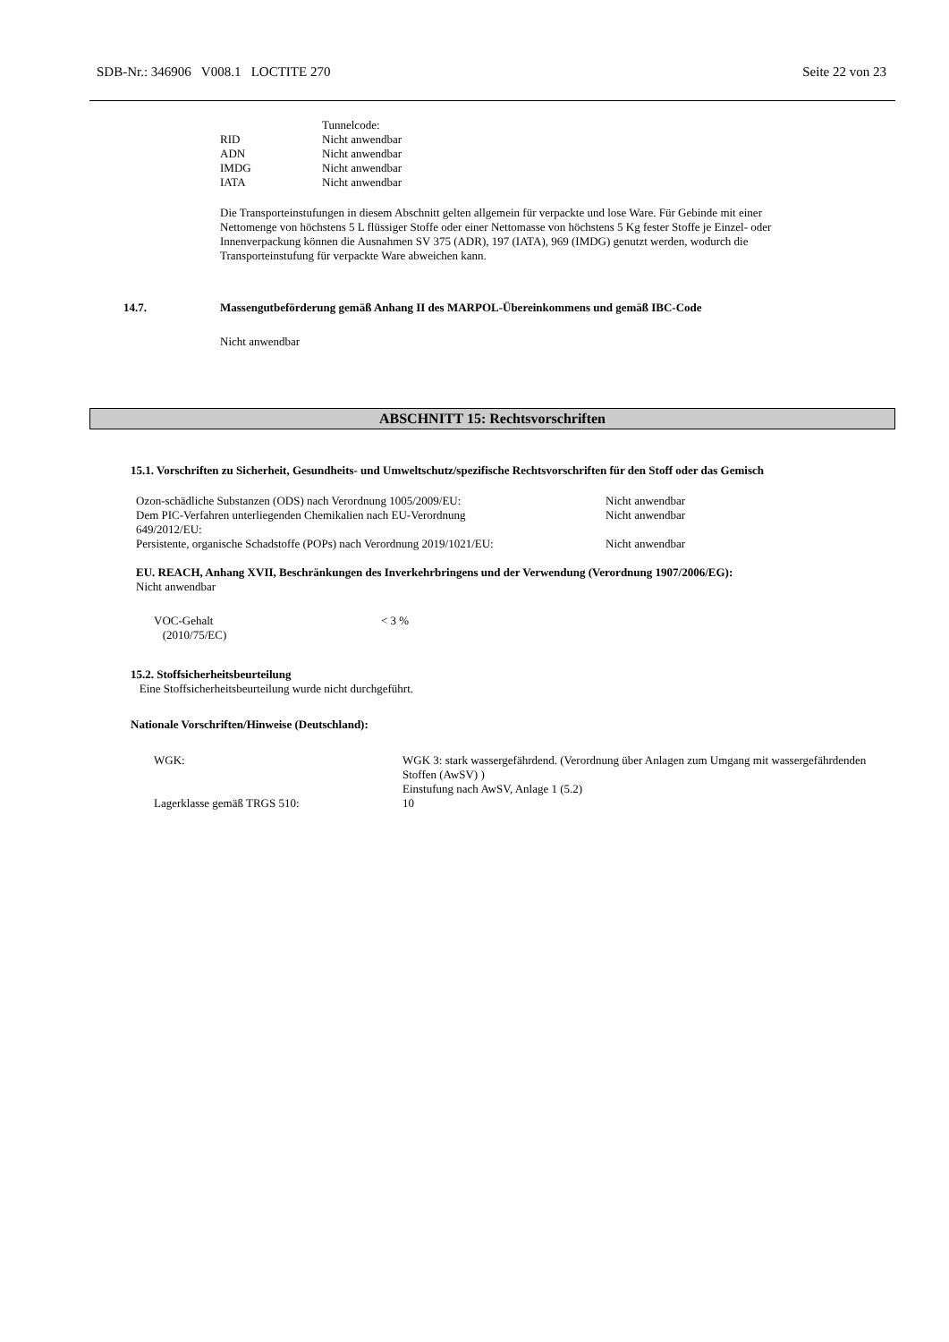SDB-Nr.: 346906 V008.1 LOCTITE 270 Seite 22 von 23
| | Tunnelcode: |
| RID | Nicht anwendbar |
| ADN | Nicht anwendbar |
| IMDG | Nicht anwendbar |
| IATA | Nicht anwendbar |
Die Transporteinstufungen in diesem Abschnitt gelten allgemein für verpackte und lose Ware. Für Gebinde mit einer Nettomenge von höchstens 5 L flüssiger Stoffe oder einer Nettomasse von höchstens 5 Kg fester Stoffe je Einzel- oder Innenverpackung können die Ausnahmen SV 375 (ADR), 197 (IATA), 969 (IMDG) genutzt werden, wodurch die Transporteinstufung für verpackte Ware abweichen kann.
14.7. Massengutbeförderung gemäß Anhang II des MARPOL-Übereinkommens und gemäß IBC-Code
Nicht anwendbar
ABSCHNITT 15: Rechtsvorschriften
15.1. Vorschriften zu Sicherheit, Gesundheits- und Umweltschutz/spezifische Rechtsvorschriften für den Stoff oder das Gemisch
| Ozon-schädliche Substanzen (ODS) nach Verordnung 1005/2009/EU: | Nicht anwendbar |
| Dem PIC-Verfahren unterliegenden Chemikalien nach EU-Verordnung 649/2012/EU: | Nicht anwendbar |
| Persistente, organische Schadstoffe (POPs) nach Verordnung 2019/1021/EU: | Nicht anwendbar |
EU. REACH, Anhang XVII, Beschränkungen des Inverkehrbringens und der Verwendung (Verordnung 1907/2006/EG):
Nicht anwendbar
| VOC-Gehalt (2010/75/EC) | < 3 % |
15.2. Stoffsicherheitsbeurteilung
Eine Stoffsicherheitsbeurteilung wurde nicht durchgeführt.
Nationale Vorschriften/Hinweise (Deutschland):
| WGK: | WGK 3: stark wassergefährdend. (Verordnung über Anlagen zum Umgang mit wassergefährdenden Stoffen (AwSV) ) Einstufung nach AwSV, Anlage 1 (5.2) |
| Lagerklasse gemäß TRGS 510: | 10 |